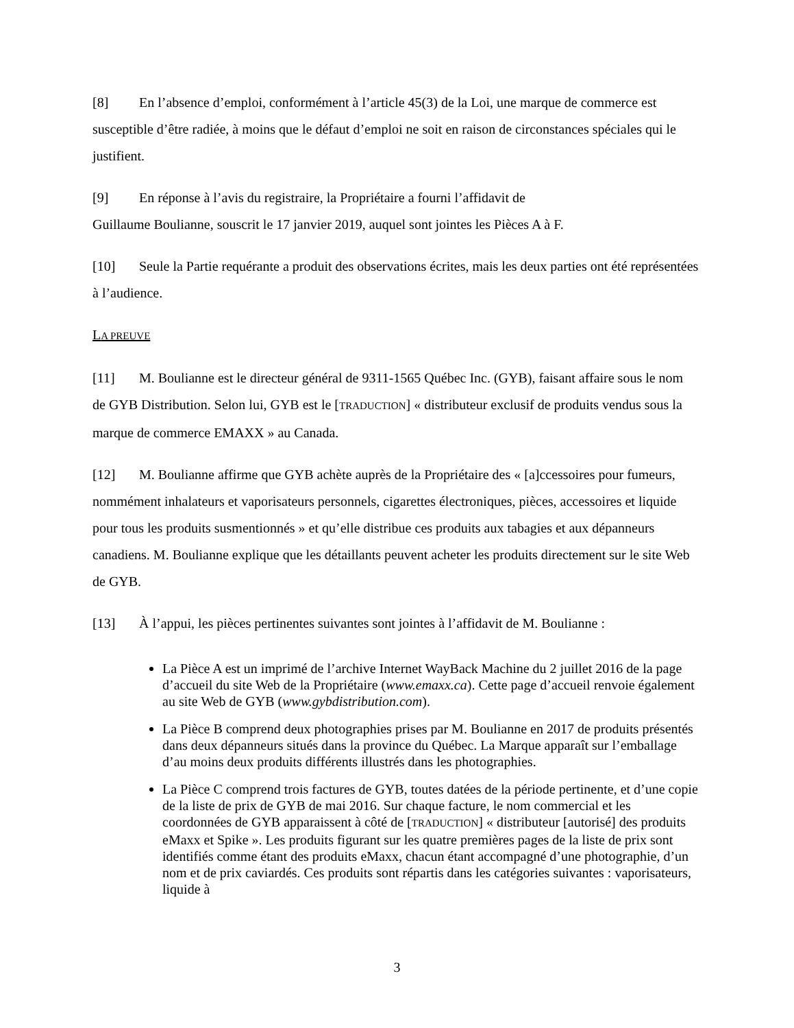[8] En l’absence d’emploi, conformément à l’article 45(3) de la Loi, une marque de commerce est susceptible d’être radiée, à moins que le défaut d’emploi ne soit en raison de circonstances spéciales qui le justifient.
[9] En réponse à l’avis du registraire, la Propriétaire a fourni l’affidavit de
Guillaume Boulianne, souscrit le 17 janvier 2019, auquel sont jointes les Pièces A à F.
[10] Seule la Partie requérante a produit des observations écrites, mais les deux parties ont été représentées à l’audience.
LA PREUVE
[11] M. Boulianne est le directeur général de 9311-1565 Québec Inc. (GYB), faisant affaire sous le nom de GYB Distribution. Selon lui, GYB est le [TRADUCTION] « distributeur exclusif de produits vendus sous la marque de commerce EMAXX » au Canada.
[12] M. Boulianne affirme que GYB achète auprès de la Propriétaire des « [a]ccessoires pour fumeurs, nommément inhalateurs et vaporisateurs personnels, cigarettes électroniques, pièces, accessoires et liquide pour tous les produits susmentionnés » et qu’elle distribue ces produits aux tabagies et aux dépanneurs canadiens. M. Boulianne explique que les détaillants peuvent acheter les produits directement sur le site Web de GYB.
[13] À l’appui, les pièces pertinentes suivantes sont jointes à l’affidavit de M. Boulianne :
La Pièce A est un imprimé de l’archive Internet WayBack Machine du 2 juillet 2016 de la page d’accueil du site Web de la Propriétaire (www.emaxx.ca). Cette page d’accueil renvoie également au site Web de GYB (www.gybdistribution.com).
La Pièce B comprend deux photographies prises par M. Boulianne en 2017 de produits présentés dans deux dépanneurs situés dans la province du Québec. La Marque apparaît sur l’emballage d’au moins deux produits différents illustrés dans les photographies.
La Pièce C comprend trois factures de GYB, toutes datées de la période pertinente, et d’une copie de la liste de prix de GYB de mai 2016. Sur chaque facture, le nom commercial et les coordonnées de GYB apparaissent à côté de [TRADUCTION] « distributeur [autorisé] des produits eMaxx et Spike ». Les produits figurant sur les quatre premières pages de la liste de prix sont identifiés comme étant des produits eMaxx, chacun étant accompagné d’une photographie, d’un nom et de prix caviardés. Ces produits sont répartis dans les catégories suivantes : vaporisateurs, liquide à
3